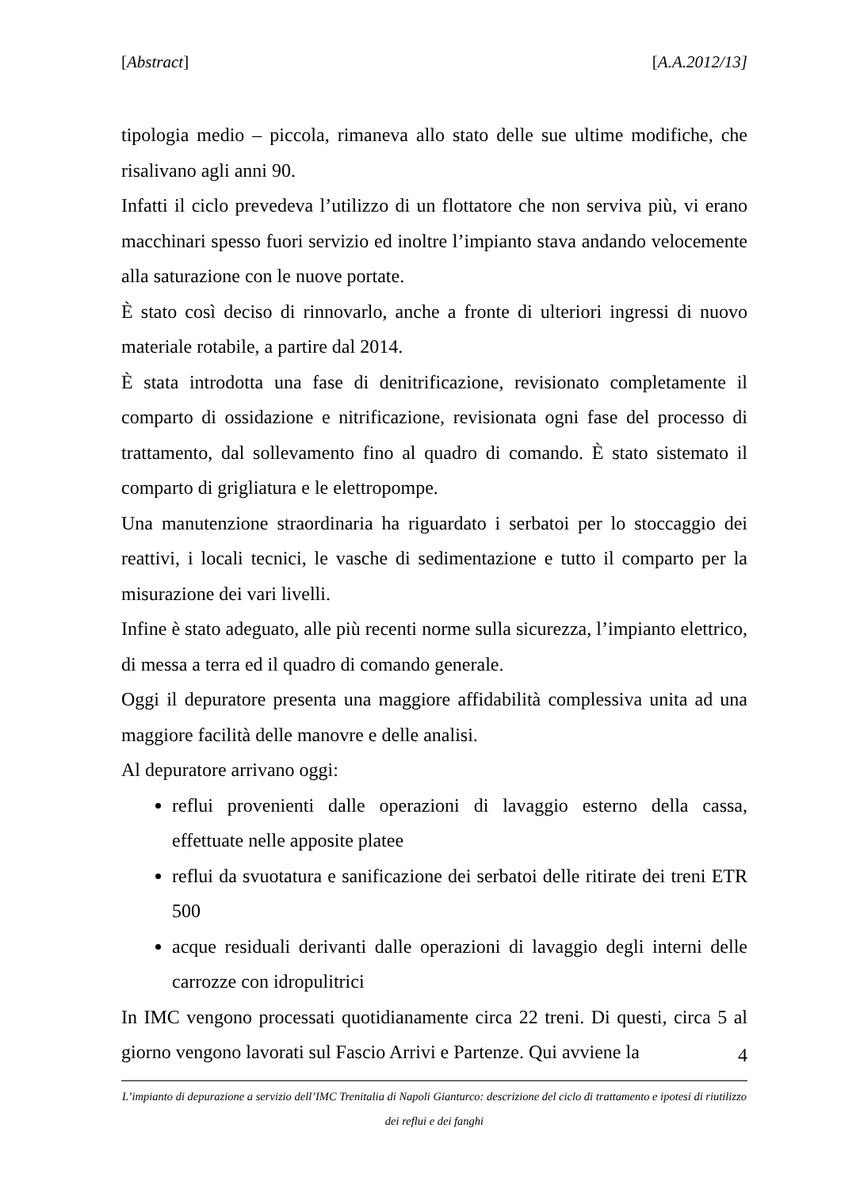[Abstract] [A.A.2012/13]
tipologia medio – piccola, rimaneva allo stato delle sue ultime modifiche, che risalivano agli anni 90.
Infatti il ciclo prevedeva l’utilizzo di un flottatore che non serviva più, vi erano macchinari spesso fuori servizio ed inoltre l’impianto stava andando velocemente alla saturazione con le nuove portate.
È stato così deciso di rinnovarlo, anche a fronte di ulteriori ingressi di nuovo materiale rotabile, a partire dal 2014.
È stata introdotta una fase di denitrificazione, revisionato completamente il comparto di ossidazione e nitrificazione, revisionata ogni fase del processo di trattamento, dal sollevamento fino al quadro di comando. È stato sistemato il comparto di grigliatura e le elettropompe.
Una manutenzione straordinaria ha riguardato i serbatoi per lo stoccaggio dei reattivi, i locali tecnici, le vasche di sedimentazione e tutto il comparto per la misurazione dei vari livelli.
Infine è stato adeguato, alle più recenti norme sulla sicurezza, l’impianto elettrico, di messa a terra ed il quadro di comando generale.
Oggi il depuratore presenta una maggiore affidabilità complessiva unita ad una maggiore facilità delle manovre e delle analisi.
Al depuratore arrivano oggi:
reflui provenienti dalle operazioni di lavaggio esterno della cassa, effettuate nelle apposite platee
reflui da svuotatura e sanificazione dei serbatoi delle ritirate dei treni ETR 500
acque residuali derivanti dalle operazioni di lavaggio degli interni delle carrozze con idropulitrici
In IMC vengono processati quotidianamente circa 22 treni. Di questi, circa 5 al giorno vengono lavorati sul Fascio Arrivi e Partenze. Qui avviene la
4
L’impianto di depurazione a servizio dell’IMC Trenitalia di Napoli Gianturco: descrizione del ciclo di trattamento e ipotesi di riutilizzo dei reflui e dei fanghi